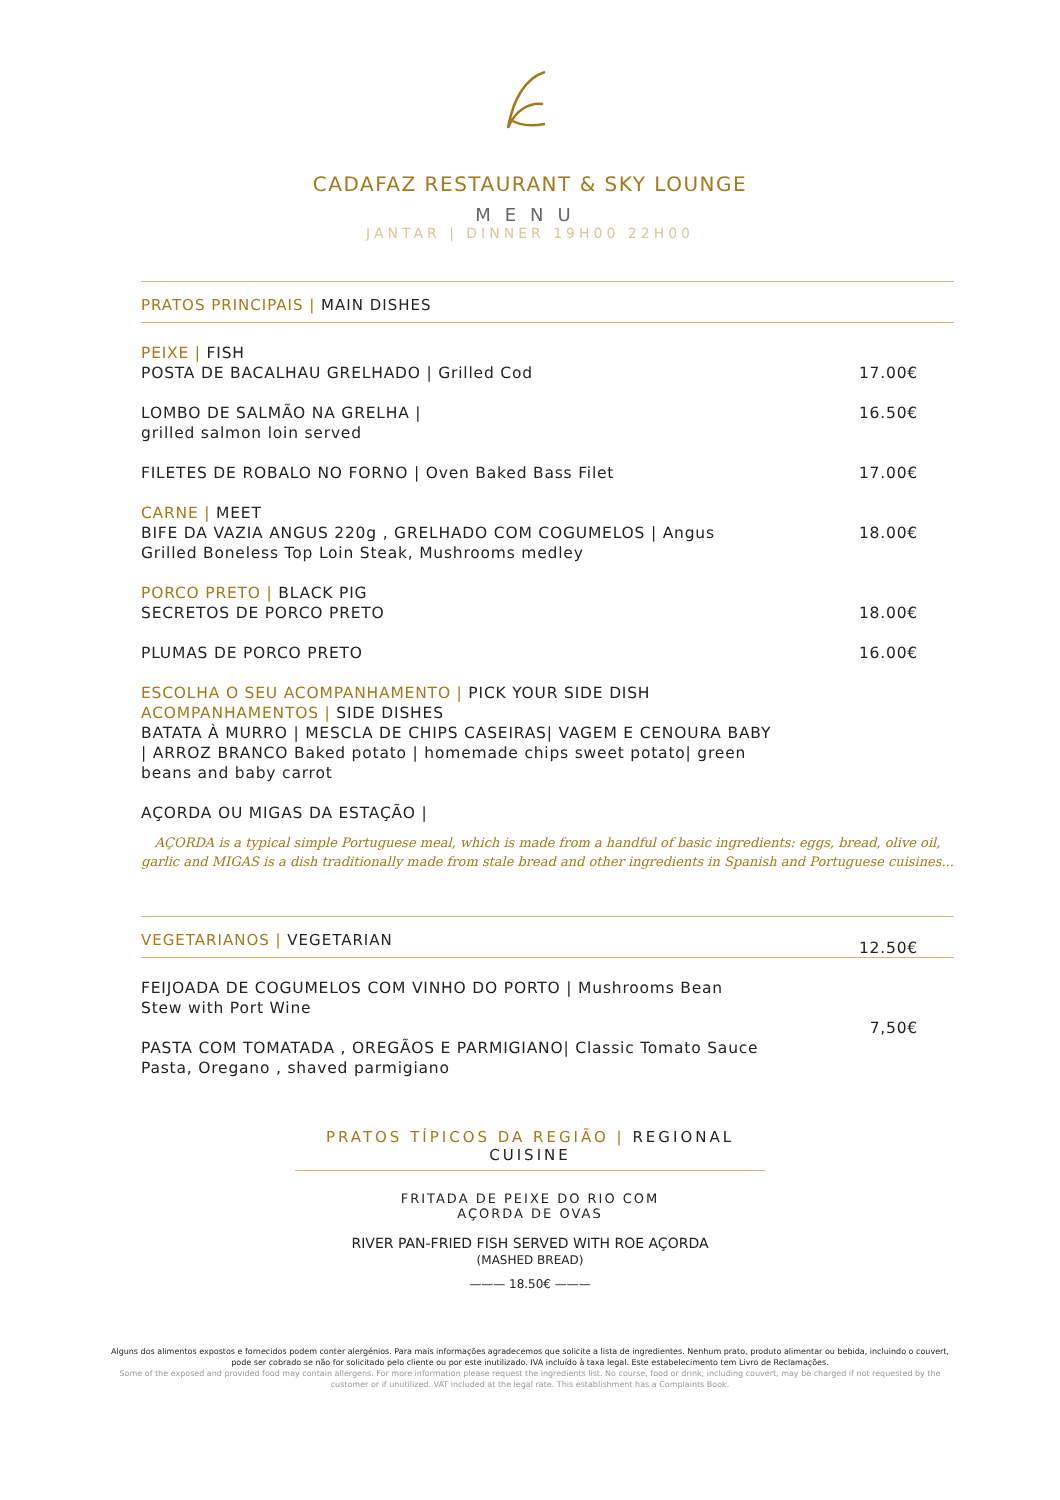CADAFAZ RESTAURANT & SKY LOUNGE
MENU
JANTAR | DINNER 19H00 22H00
PRATOS PRINCIPAIS | MAIN DISHES
PEIXE | FISH
POSTA DE BACALHAU GRELHADO | Grilled Cod
17.00€
LOMBO DE SALMÃO NA GRELHA |
grilled salmon loin served
16.50€
FILETES DE ROBALO NO FORNO | Oven Baked Bass Filet 17.00€
CARNE | MEET
BIFE DA VAZIA ANGUS 220g , GRELHADO COM COGUMELOS | Angus Grilled Boneless Top Loin Steak, Mushrooms medley
18.00€
PORCO PRETO | BLACK PIG
SECRETOS DE PORCO PRETO
18.00€
PLUMAS DE PORCO PRETO 16.00€
ESCOLHA O SEU ACOMPANHAMENTO | PICK YOUR SIDE DISH
ACOMPANHAMENTOS | SIDE DISHES
BATATA À MURRO | MESCLA DE CHIPS CASEIRAS| VAGEM E CENOURA BABY | ARROZ BRANCO Baked potato | homemade chips sweet potato| green beans and baby carrot
AÇORDA OU MIGAS DA ESTAÇÃO |
AÇORDA is a typical simple Portuguese meal, which is made from a handful of basic ingredients: eggs, bread, olive oil, garlic and MIGAS is a dish traditionally made from stale bread and other ingredients in Spanish and Portuguese cuisines...
VEGETARIANOS | VEGETARIAN
FEIJOADA DE COGUMELOS COM VINHO DO PORTO | Mushrooms Bean Stew with Port Wine
12.50€
PASTA COM TOMATADA , OREGÃOS E PARMIGIANO| Classic Tomato Sauce Pasta, Oregano , shaved parmigiano
7,50€
PRATOS TÍPICOS DA REGIÃO | REGIONAL CUISINE
FRITADA DE PEIXE DO RIO COM
AÇORDA DE OVAS
RIVER PAN-FRIED FISH SERVED WITH ROE AÇORDA
(MASHED BREAD)
——— 18.50€ ———
Alguns dos alimentos expostos e fornecidos podem conter alergénios. Para mais informações agradecemos que solicite a lista de ingredientes. Nenhum prato, produto alimentar ou bebida, incluindo o couvert, pode ser cobrado se não for solicitado pelo cliente ou por este inutilizado. IVA incluído à taxa legal. Este estabelecimento tem Livro de Reclamações.
Some of the exposed and provided food may contain allergens. For more information please request the ingredients list. No course, food or drink, including couvert, may be charged if not requested by the customer or if unutilized. VAT included at the legal rate. This establishment has a Complaints Book.